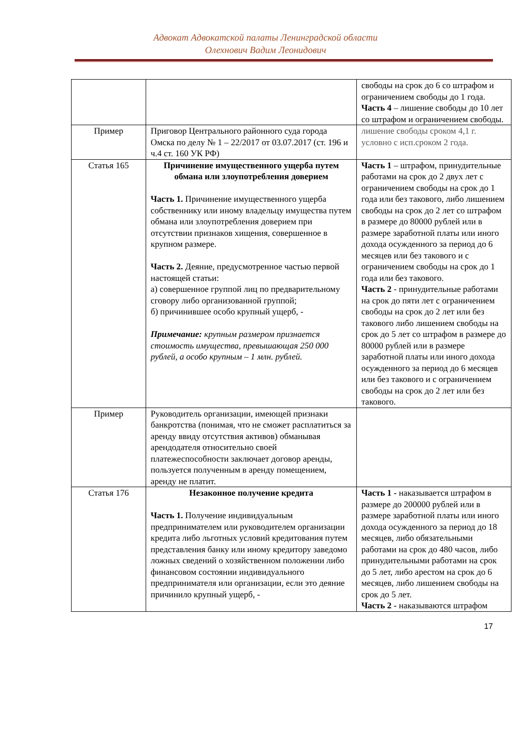Адвокат Адвокатской палаты Ленинградской области
Олехнович Вадим Леонидович
| | | свободы на срок до 6 со штрафом и ограничением свободы до 1 года. Часть 4 – лишение свободы до 10 лет со штрафом и ограничением свободы. |
| Пример | Приговор Центрального районного суда города Омска по делу № 1 – 22/2017 от 03.07.2017 (ст. 196 и ч.4 ст. 160 УК РФ) | лишение свободы сроком 4,1 г. условно с исп.сроком 2 года. |
| Статья 165 | Причинение имущественного ущерба путем обмана или злоупотребления доверием Часть 1. Причинение имущественного ущерба собственнику или иному владельцу имущества путем обмана или злоупотребления доверием при отсутствии признаков хищения, совершенное в крупном размере. Часть 2. Деяние, предусмотренное частью первой настоящей статьи: а) совершенное группой лиц по предварительному сговору либо организованной группой; б) причинившее особо крупный ущерб, - Примечание: крупным размером признается стоимость имущества, превышающая 250 000 рублей, а особо крупным – 1 млн. рублей. | Часть 1 – штрафом, принудительные работами на срок до 2 двух лет с ограничением свободы на срок до 1 года или без такового, либо лишением свободы на срок до 2 лет со штрафом в размере до 80000 рублей или в размере заработной платы или иного дохода осужденного за период до 6 месяцев или без такового и с ограничением свободы на срок до 1 года или без такового. Часть 2 - принудительные работами на срок до пяти лет с ограничением свободы на срок до 2 лет или без такового либо лишением свободы на срок до 5 лет со штрафом в размере до 80000 рублей или в размере заработной платы или иного дохода осужденного за период до 6 месяцев или без такового и с ограничением свободы на срок до 2 лет или без такового. |
| Пример | Руководитель организации, имеющей признаки банкротства (понимая, что не сможет расплатиться за аренду ввиду отсутствия активов) обманывая арендодателя относительно своей платежеспособности заключает договор аренды, пользуется полученным в аренду помещением, аренду не платит. | |
| Статья 176 | Незаконное получение кредита Часть 1. Получение индивидуальным предпринимателем или руководителем организации кредита либо льготных условий кредитования путем представления банку или иному кредитору заведомо ложных сведений о хозяйственном положении либо финансовом состоянии индивидуального предпринимателя или организации, если это деяние причинило крупный ущерб, - | Часть 1 - наказывается штрафом в размере до 200000 рублей или в размере заработной платы или иного дохода осужденного за период до 18 месяцев, либо обязательными работами на срок до 480 часов, либо принудительными работами на срок до 5 лет, либо арестом на срок до 6 месяцев, либо лишением свободы на срок до 5 лет. Часть 2 - наказываются штрафом |
17